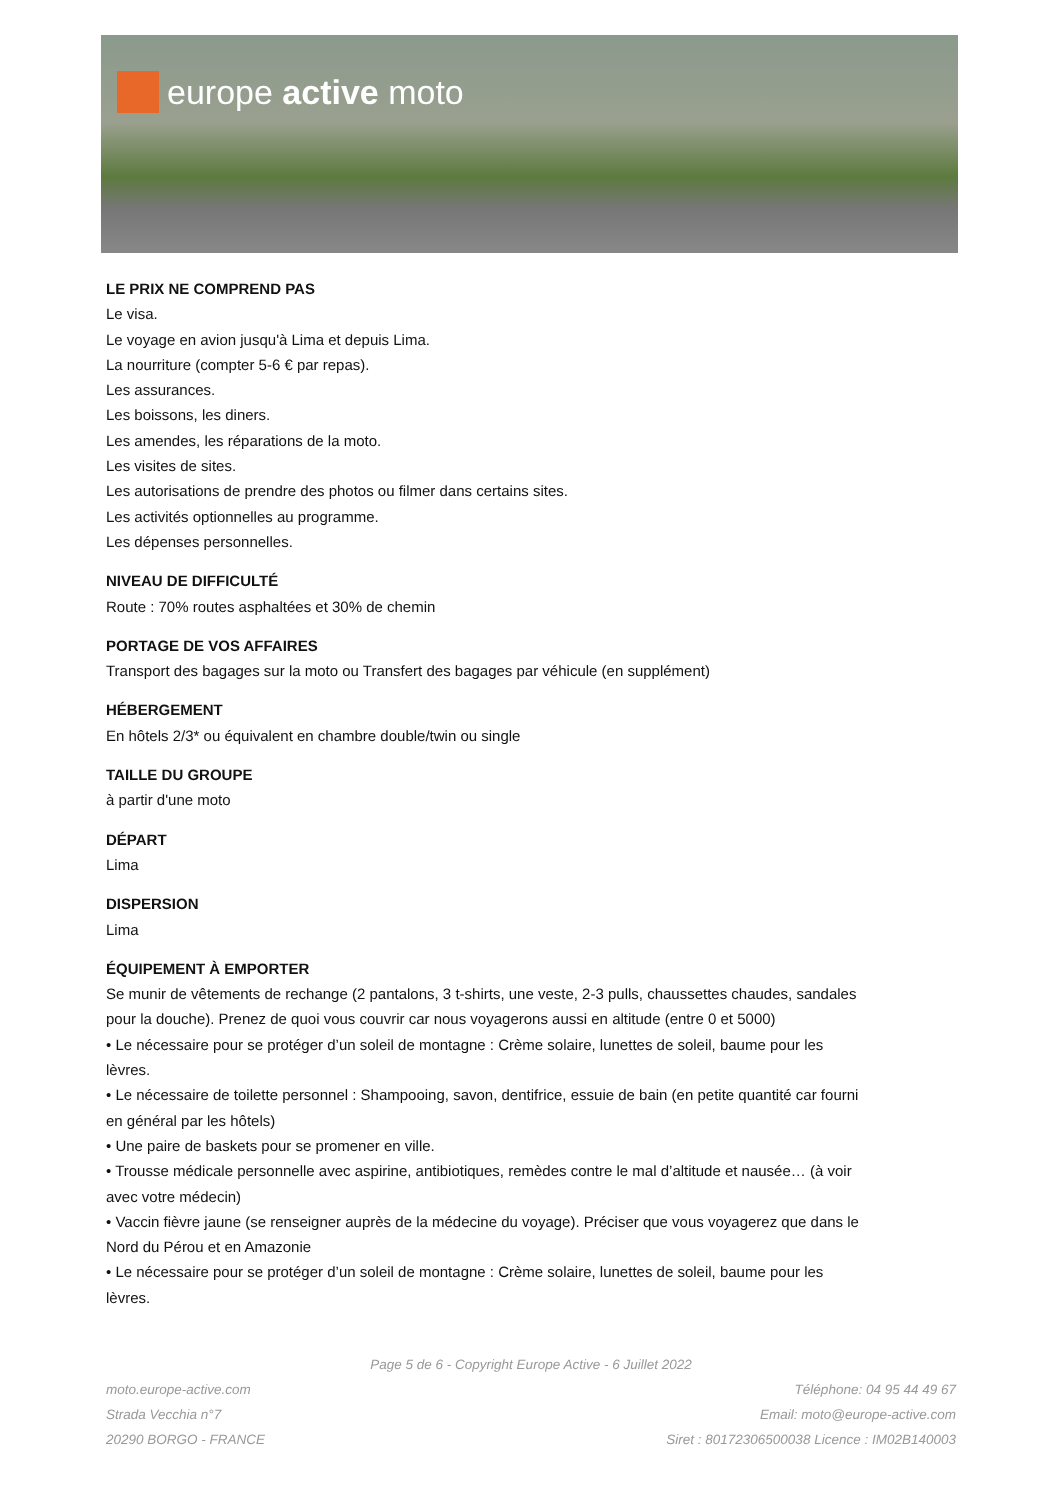europe active moto
LE PRIX NE COMPREND PAS
Le visa.
Le voyage en avion jusqu'à Lima et depuis Lima.
La nourriture (compter 5-6 € par repas).
Les assurances.
Les boissons, les diners.
Les amendes, les réparations de la moto.
Les visites de sites.
Les autorisations de prendre des photos ou filmer dans certains sites.
Les activités optionnelles au programme.
Les dépenses personnelles.
NIVEAU DE DIFFICULTÉ
Route : 70% routes asphaltées et 30% de chemin
PORTAGE DE VOS AFFAIRES
Transport des bagages sur la moto ou Transfert des bagages par véhicule (en supplément)
HÉBERGEMENT
En hôtels 2/3* ou équivalent en chambre double/twin ou single
TAILLE DU GROUPE
à partir d'une moto
DÉPART
Lima
DISPERSION
Lima
ÉQUIPEMENT À EMPORTER
Se munir de vêtements de rechange (2 pantalons, 3 t-shirts, une veste, 2-3 pulls, chaussettes chaudes, sandales pour la douche). Prenez de quoi vous couvrir car nous voyagerons aussi en altitude (entre 0 et 5000)
• Le nécessaire pour se protéger d’un soleil de montagne : Crème solaire, lunettes de soleil, baume pour les lèvres.
• Le nécessaire de toilette personnel : Shampooing, savon, dentifrice, essuie de bain (en petite quantité car fourni en général par les hôtels)
• Une paire de baskets pour se promener en ville.
• Trousse médicale personnelle avec aspirine, antibiotiques, remèdes contre le mal d’altitude et nausée… (à voir avec votre médecin)
• Vaccin fièvre jaune (se renseigner auprès de la médecine du voyage). Préciser que vous voyagerez que dans le Nord du Pérou et en Amazonie
• Le nécessaire pour se protéger d’un soleil de montagne : Crème solaire, lunettes de soleil, baume pour les lèvres.
Page 5 de 6 - Copyright Europe Active - 6 Juillet 2022
moto.europe-active.com
Strada Vecchia n°7
20290 BORGO - FRANCE
Téléphone: 04 95 44 49 67
Email: moto@europe-active.com
Siret : 80172306500038 Licence : IM02B140003